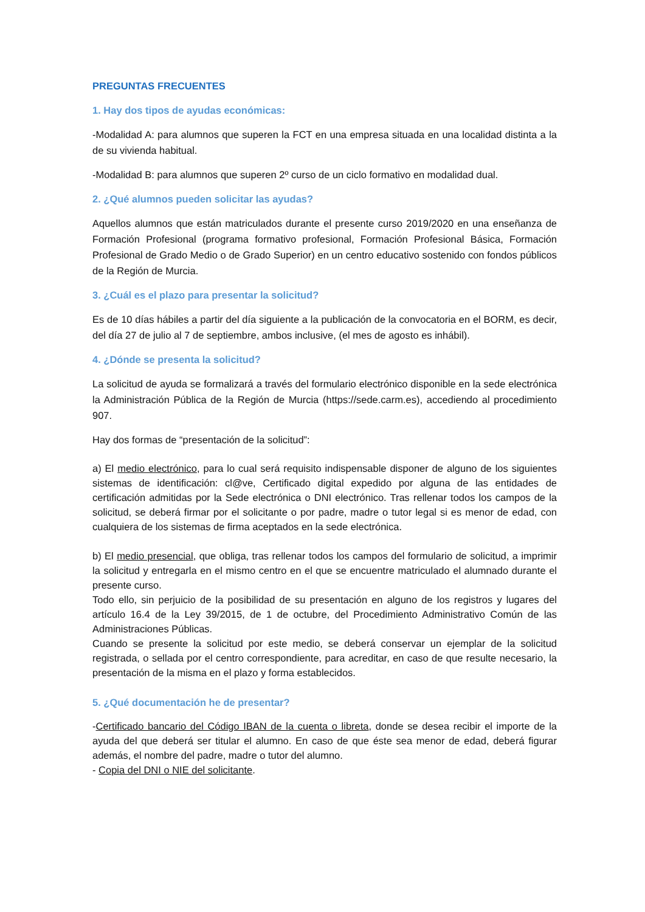PREGUNTAS FRECUENTES
1. Hay dos tipos de ayudas económicas:
-Modalidad A: para alumnos que superen la FCT en una empresa situada en una localidad distinta a la de su vivienda habitual.
-Modalidad B: para alumnos que superen 2º curso de un ciclo formativo en modalidad dual.
2. ¿Qué alumnos pueden solicitar las ayudas?
Aquellos alumnos que están matriculados durante el presente curso 2019/2020 en una enseñanza de Formación Profesional (programa formativo profesional, Formación Profesional Básica, Formación Profesional de Grado Medio o de Grado Superior) en un centro educativo sostenido con fondos públicos de la Región de Murcia.
3. ¿Cuál es el plazo para presentar la solicitud?
Es de 10 días hábiles a partir del día siguiente a la publicación de la convocatoria en el BORM, es decir, del día 27 de julio al 7 de septiembre, ambos inclusive, (el mes de agosto es inhábil).
4. ¿Dónde se presenta la solicitud?
La solicitud de ayuda se formalizará a través del formulario electrónico disponible en la sede electrónica la Administración Pública de la Región de Murcia (https://sede.carm.es), accediendo al procedimiento 907.
Hay dos formas de “presentación de la solicitud”:
a) El medio electrónico, para lo cual será requisito indispensable disponer de alguno de los siguientes sistemas de identificación: cl@ve, Certificado digital expedido por alguna de las entidades de certificación admitidas por la Sede electrónica o DNI electrónico. Tras rellenar todos los campos de la solicitud, se deberá firmar por el solicitante o por padre, madre o tutor legal si es menor de edad, con cualquiera de los sistemas de firma aceptados en la sede electrónica.
b) El medio presencial, que obliga, tras rellenar todos los campos del formulario de solicitud, a imprimir la solicitud y entregarla en el mismo centro en el que se encuentre matriculado el alumnado durante el presente curso.
Todo ello, sin perjuicio de la posibilidad de su presentación en alguno de los registros y lugares del artículo 16.4 de la Ley 39/2015, de 1 de octubre, del Procedimiento Administrativo Común de las Administraciones Públicas.
Cuando se presente la solicitud por este medio, se deberá conservar un ejemplar de la solicitud registrada, o sellada por el centro correspondiente, para acreditar, en caso de que resulte necesario, la presentación de la misma en el plazo y forma establecidos.
5. ¿Qué documentación he de presentar?
-Certificado bancario del Código IBAN de la cuenta o libreta, donde se desea recibir el importe de la ayuda del que deberá ser titular el alumno. En caso de que éste sea menor de edad, deberá figurar además, el nombre del padre, madre o tutor del alumno.
- Copia del DNI o NIE del solicitante.